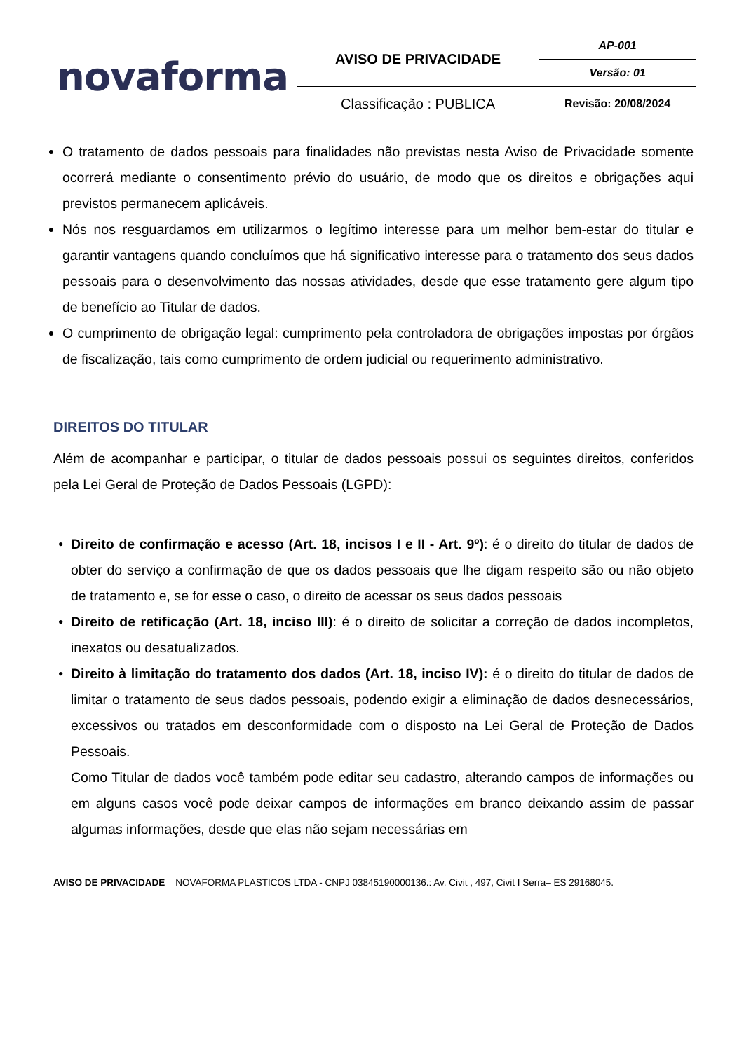| novaforma | AVISO DE PRIVACIDADE | AP-001 |
| | | Versão: 01 |
| | Classificação : PUBLICA | Revisão: 20/08/2024 |
O tratamento de dados pessoais para finalidades não previstas nesta Aviso de Privacidade somente ocorrerá mediante o consentimento prévio do usuário, de modo que os direitos e obrigações aqui previstos permanecem aplicáveis.
Nós nos resguardamos em utilizarmos o legítimo interesse para um melhor bem-estar do titular e garantir vantagens quando concluímos que há significativo interesse para o tratamento dos seus dados pessoais para o desenvolvimento das nossas atividades, desde que esse tratamento gere algum tipo de benefício ao Titular de dados.
O cumprimento de obrigação legal: cumprimento pela controladora de obrigações impostas por órgãos de fiscalização, tais como cumprimento de ordem judicial ou requerimento administrativo.
DIREITOS DO TITULAR
Além de acompanhar e participar, o titular de dados pessoais possui os seguintes direitos, conferidos pela Lei Geral de Proteção de Dados Pessoais (LGPD):
Direito de confirmação e acesso (Art. 18, incisos I e II - Art. 9º): é o direito do titular de dados de obter do serviço a confirmação de que os dados pessoais que lhe digam respeito são ou não objeto de tratamento e, se for esse o caso, o direito de acessar os seus dados pessoais
Direito de retificação (Art. 18, inciso III): é o direito de solicitar a correção de dados incompletos, inexatos ou desatualizados.
Direito à limitação do tratamento dos dados (Art. 18, inciso IV): é o direito do titular de dados de limitar o tratamento de seus dados pessoais, podendo exigir a eliminação de dados desnecessários, excessivos ou tratados em desconformidade com o disposto na Lei Geral de Proteção de Dados Pessoais.
Como Titular de dados você também pode editar seu cadastro, alterando campos de informações ou em alguns casos você pode deixar campos de informações em branco deixando assim de passar algumas informações, desde que elas não sejam necessárias em
AVISO DE PRIVACIDADE NOVAFORMA PLASTICOS LTDA - CNPJ 03845190000136.: Av. Civit , 497, Civit I Serra– ES 29168045.